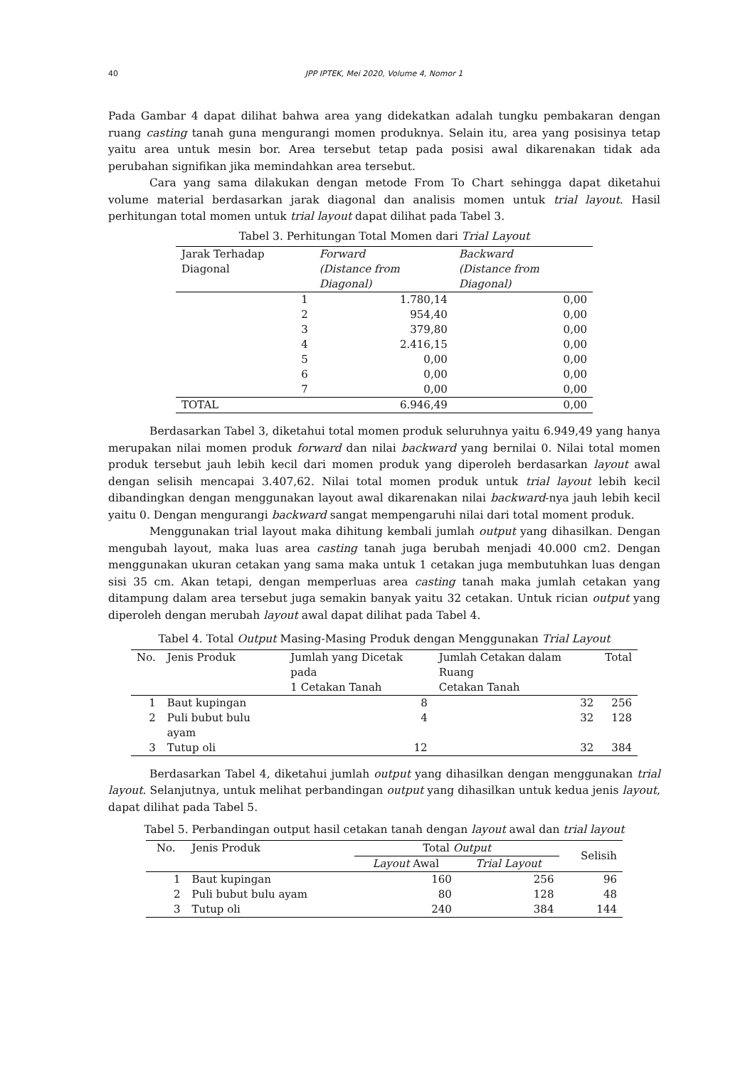40
JPP IPTEK, Mei 2020, Volume 4, Nomor 1
Pada Gambar 4 dapat dilihat bahwa area yang didekatkan adalah tungku pembakaran dengan ruang casting tanah guna mengurangi momen produknya. Selain itu, area yang posisinya tetap yaitu area untuk mesin bor. Area tersebut tetap pada posisi awal dikarenakan tidak ada perubahan signifikan jika memindahkan area tersebut.
Cara yang sama dilakukan dengan metode From To Chart sehingga dapat diketahui volume material berdasarkan jarak diagonal dan analisis momen untuk trial layout. Hasil perhitungan total momen untuk trial layout dapat dilihat pada Tabel 3.
Tabel 3. Perhitungan Total Momen dari Trial Layout
| Jarak Terhadap Diagonal | Forward (Distance from Diagonal) | Backward (Distance from Diagonal) |
| --- | --- | --- |
| 1 | 1.780,14 | 0,00 |
| 2 | 954,40 | 0,00 |
| 3 | 379,80 | 0,00 |
| 4 | 2.416,15 | 0,00 |
| 5 | 0,00 | 0,00 |
| 6 | 0,00 | 0,00 |
| 7 | 0,00 | 0,00 |
| TOTAL | 6.946,49 | 0,00 |
Berdasarkan Tabel 3, diketahui total momen produk seluruhnya yaitu 6.949,49 yang hanya merupakan nilai momen produk forward dan nilai backward yang bernilai 0. Nilai total momen produk tersebut jauh lebih kecil dari momen produk yang diperoleh berdasarkan layout awal dengan selisih mencapai 3.407,62. Nilai total momen produk untuk trial layout lebih kecil dibandingkan dengan menggunakan layout awal dikarenakan nilai backward-nya jauh lebih kecil yaitu 0. Dengan mengurangi backward sangat mempengaruhi nilai dari total moment produk.
Menggunakan trial layout maka dihitung kembali jumlah output yang dihasilkan. Dengan mengubah layout, maka luas area casting tanah juga berubah menjadi 40.000 cm2. Dengan menggunakan ukuran cetakan yang sama maka untuk 1 cetakan juga membutuhkan luas dengan sisi 35 cm. Akan tetapi, dengan memperluas area casting tanah maka jumlah cetakan yang ditampung dalam area tersebut juga semakin banyak yaitu 32 cetakan. Untuk rician output yang diperoleh dengan merubah layout awal dapat dilihat pada Tabel 4.
Tabel 4. Total Output Masing-Masing Produk dengan Menggunakan Trial Layout
| No. | Jenis Produk | Jumlah yang Dicetak pada 1 Cetakan Tanah | Jumlah Cetakan dalam Ruang Cetakan Tanah | Total |
| --- | --- | --- | --- | --- |
| 1 | Baut kupingan | 8 | 32 | 256 |
| 2 | Puli bubut bulu ayam | 4 | 32 | 128 |
| 3 | Tutup oli | 12 | 32 | 384 |
Berdasarkan Tabel 4, diketahui jumlah output yang dihasilkan dengan menggunakan trial layout. Selanjutnya, untuk melihat perbandingan output yang dihasilkan untuk kedua jenis layout, dapat dilihat pada Tabel 5.
Tabel 5. Perbandingan output hasil cetakan tanah dengan layout awal dan trial layout
| No. | Jenis Produk | Total Output | | Selisih |
| --- | --- | --- | --- | --- |
| | | Layout Awal | Trial Layout | |
| 1 | Baut kupingan | 160 | 256 | 96 |
| 2 | Puli bubut bulu ayam | 80 | 128 | 48 |
| 3 | Tutup oli | 240 | 384 | 144 |